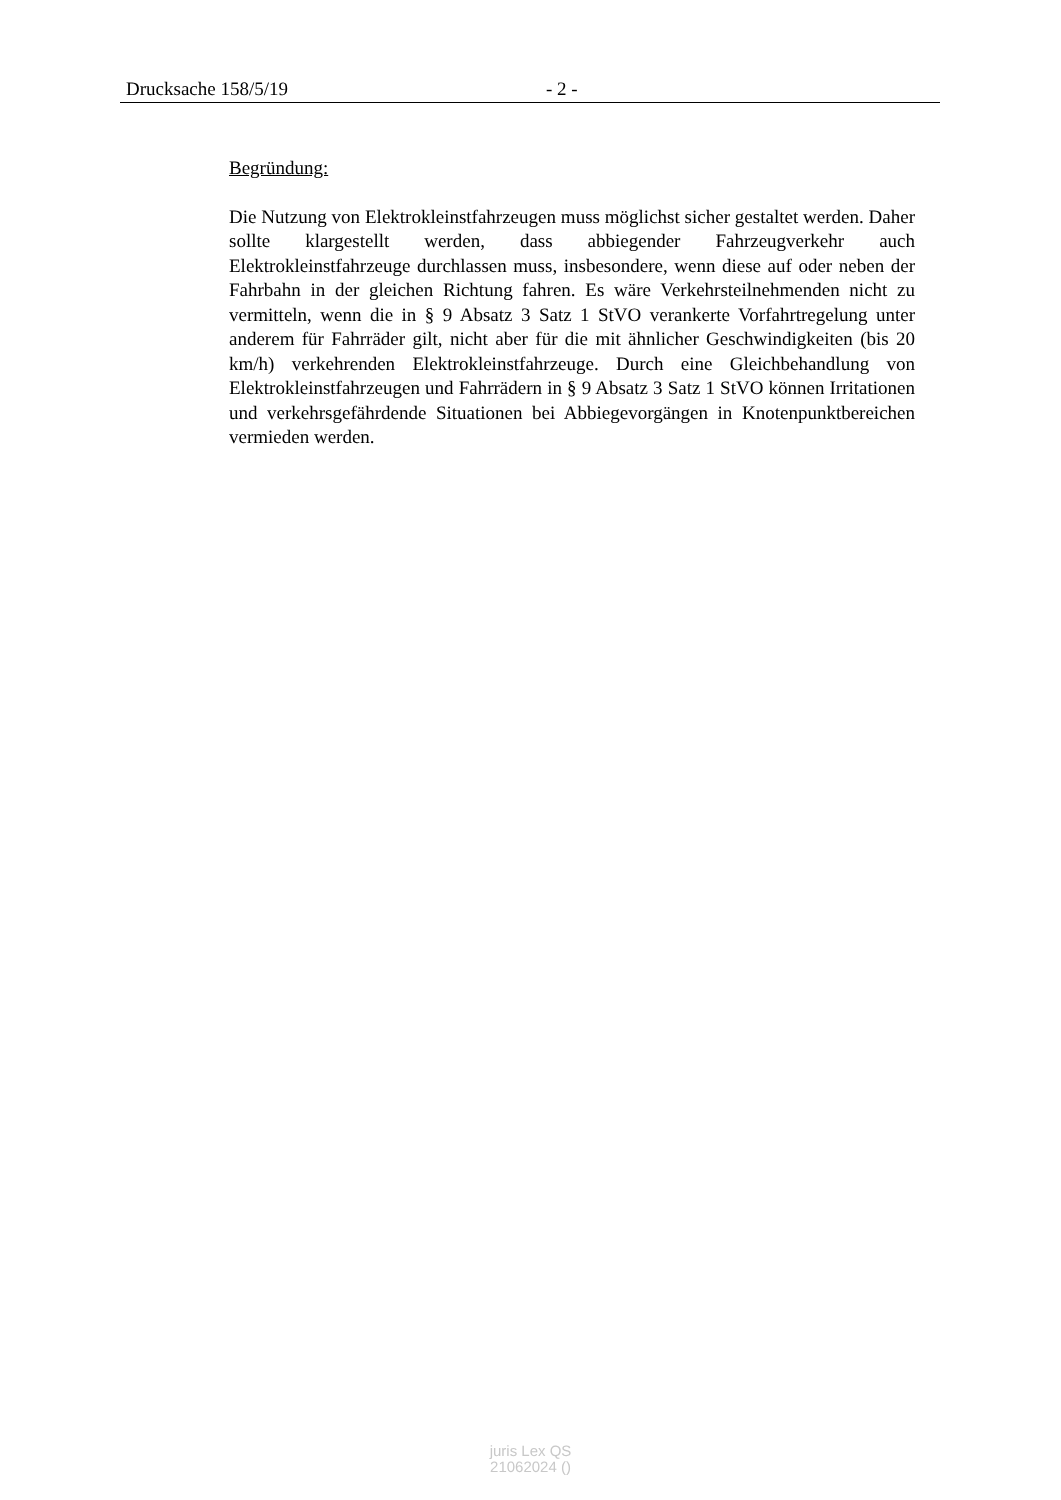Drucksache 158/5/19 - 2 -
Begründung:
Die Nutzung von Elektrokleinstfahrzeugen muss möglichst sicher gestaltet werden. Daher sollte klargestellt werden, dass abbiegender Fahrzeugverkehr auch Elektrokleinstfahrzeuge durchlassen muss, insbesondere, wenn diese auf oder neben der Fahrbahn in der gleichen Richtung fahren. Es wäre Verkehrs­teilnehmenden nicht zu vermitteln, wenn die in § 9 Absatz 3 Satz 1 StVO ver­ankerte Vorfahrtregelung unter anderem für Fahrräder gilt, nicht aber für die mit ähnlicher Geschwindigkeiten (bis 20 km/h) verkehrenden Elektrokleinst­fahrzeuge. Durch eine Gleichbehandlung von Elektrokleinstfahrzeugen und Fahrrädern in § 9 Absatz 3 Satz 1 StVO können Irritationen und verkehrs­gefährdende Situationen bei Abbiegevorgängen in Knotenpunktbereichen ver­mieden werden.
juris Lex QS
21062024 ()